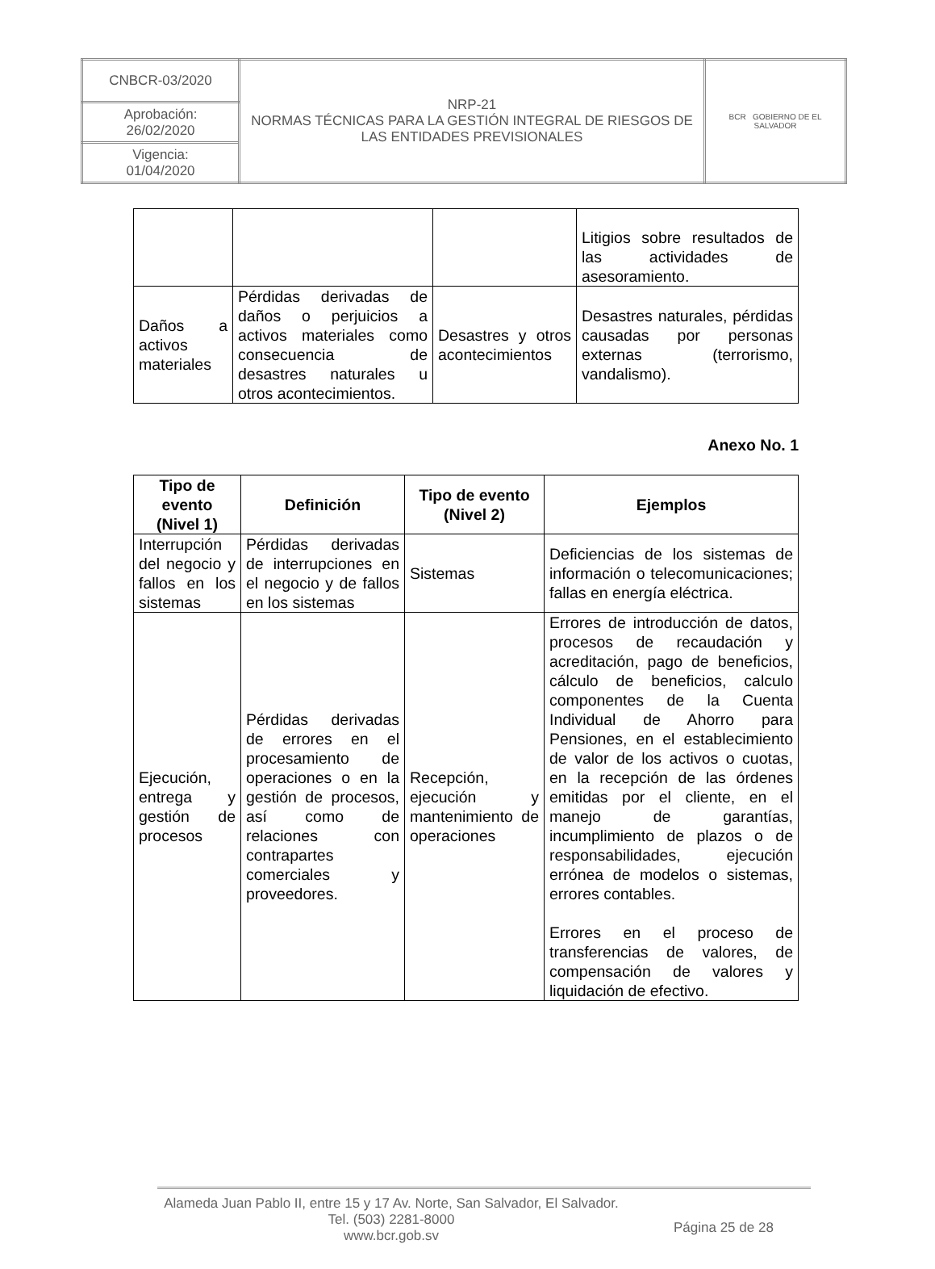| CNBCR-03/2020 | NRP-21 NORMAS TÉCNICAS PARA LA GESTIÓN INTEGRAL DE RIESGOS DE LAS ENTIDADES PREVISIONALES | BCR GOBIERNO DE EL SALVADOR |
| Aprobación: 26/02/2020 | | |
| Vigencia: 01/04/2020 | | |
| | | | Litigios sobre resultados de las actividades de asesoramiento. |
| Daños a activos materiales | Pérdidas derivadas de daños o perjuicios a activos materiales como consecuencia de desastres naturales u otros acontecimientos. | Desastres y otros acontecimientos | Desastres naturales, pérdidas causadas por personas externas (terrorismo, vandalismo). |
Anexo No. 1
| Tipo de evento (Nivel 1) | Definición | Tipo de evento (Nivel 2) | Ejemplos |
| --- | --- | --- | --- |
| Interrupción del negocio y fallos en los sistemas | Pérdidas derivadas de interrupciones en el negocio y de fallos en los sistemas | Sistemas | Deficiencias de los sistemas de información o telecomunicaciones; fallas en energía eléctrica. |
| Ejecución, entrega y gestión de procesos | Pérdidas derivadas de errores en el procesamiento de operaciones o en la gestión de procesos, así como de relaciones con contrapartes comerciales y proveedores. | Recepción, ejecución y mantenimiento de operaciones | Errores de introducción de datos, procesos de recaudación y acreditación, pago de beneficios, cálculo de beneficios, calculo componentes de la Cuenta Individual de Ahorro para Pensiones, en el establecimiento de valor de los activos o cuotas, en la recepción de las órdenes emitidas por el cliente, en el manejo de garantías, incumplimiento de plazos o de responsabilidades, ejecución errónea de modelos o sistemas, errores contables. Errores en el proceso de transferencias de valores, de compensación de valores y liquidación de efectivo. |
Alameda Juan Pablo II, entre 15 y 17 Av. Norte, San Salvador, El Salvador.
Tel. (503) 2281-8000
www.bcr.gob.sv
Página 25 de 28